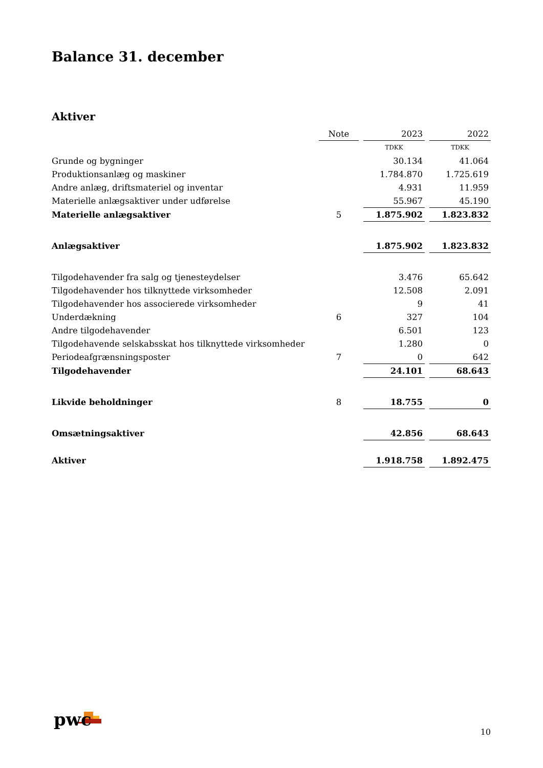Balance 31. december
Aktiver
| | Note | | 2023 | | 2022 |
| | | | TDKK | | TDKK |
| Grunde og bygninger | | | 30.134 | | 41.064 |
| Produktionsanlæg og maskiner | | | 1.784.870 | | 1.725.619 |
| Andre anlæg, driftsmateriel og inventar | | | 4.931 | | 11.959 |
| Materielle anlægsaktiver under udførelse | | | 55.967 | | 45.190 |
| Materielle anlægsaktiver | 5 | | 1.875.902 | | 1.823.832 |
| Anlægsaktiver | | | 1.875.902 | | 1.823.832 |
| Tilgodehavender fra salg og tjenesteydelser | | | 3.476 | | 65.642 |
| Tilgodehavender hos tilknyttede virksomheder | | | 12.508 | | 2.091 |
| Tilgodehavender hos associerede virksomheder | | | 9 | | 41 |
| Underdækning | 6 | | 327 | | 104 |
| Andre tilgodehavender | | | 6.501 | | 123 |
| Tilgodehavende selskabsskat hos tilknyttede virksomheder | | | 1.280 | | 0 |
| Periodeafgrænsningsposter | 7 | | 0 | | 642 |
| Tilgodehavender | | | 24.101 | | 68.643 |
| Likvide beholdninger | 8 | | 18.755 | | 0 |
| Omsætningsaktiver | | | 42.856 | | 68.643 |
| Aktiver | | | 1.918.758 | | 1.892.475 |
pwc
10